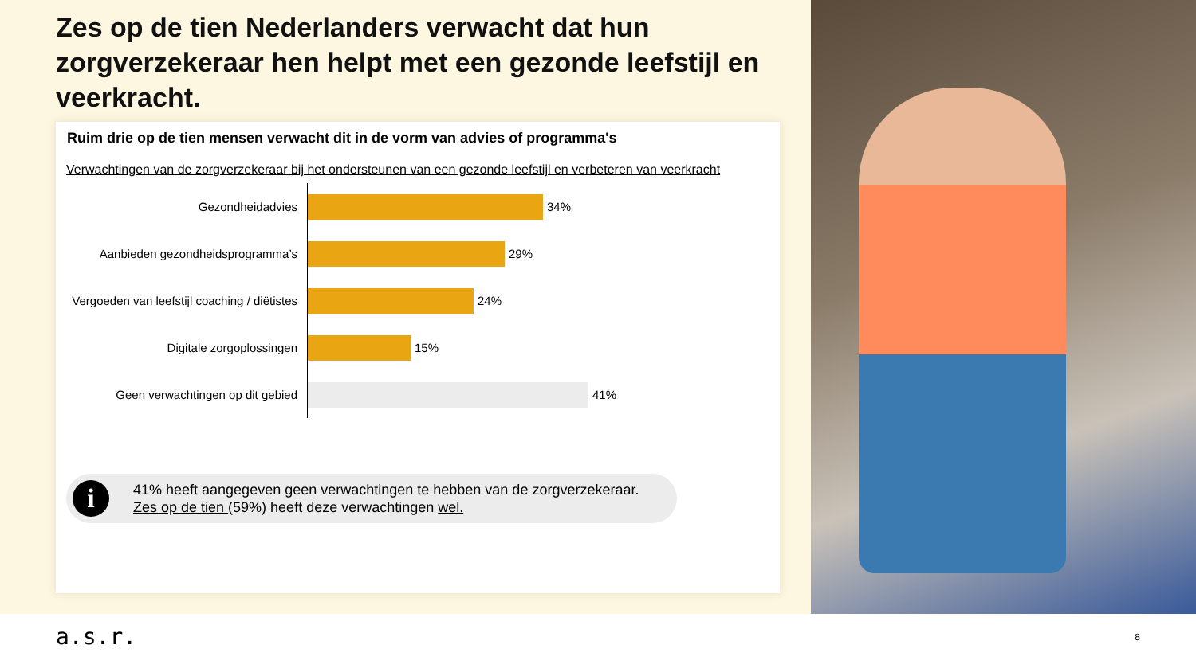Zes op de tien Nederlanders verwacht dat hun zorgverzekeraar hen helpt met een gezonde leefstijl en veerkracht.
Ruim drie op de tien mensen verwacht dit in de vorm van advies of programma's
Verwachtingen van de zorgverzekeraar bij het ondersteunen van een gezonde leefstijl en verbeteren van veerkracht
Gezondheidadvies
34%
Aanbieden gezondheidsprogramma’s
29%
Vergoeden van leefstijl coaching / diëtistes
24%
Digitale zorgoplossingen
15%
Geen verwachtingen op dit gebied
41%
i
41% heeft aangegeven geen verwachtingen te hebben van de zorgverzekeraar.
Zes op de tien (59%) heeft deze verwachtingen wel.
a.s.r. 8